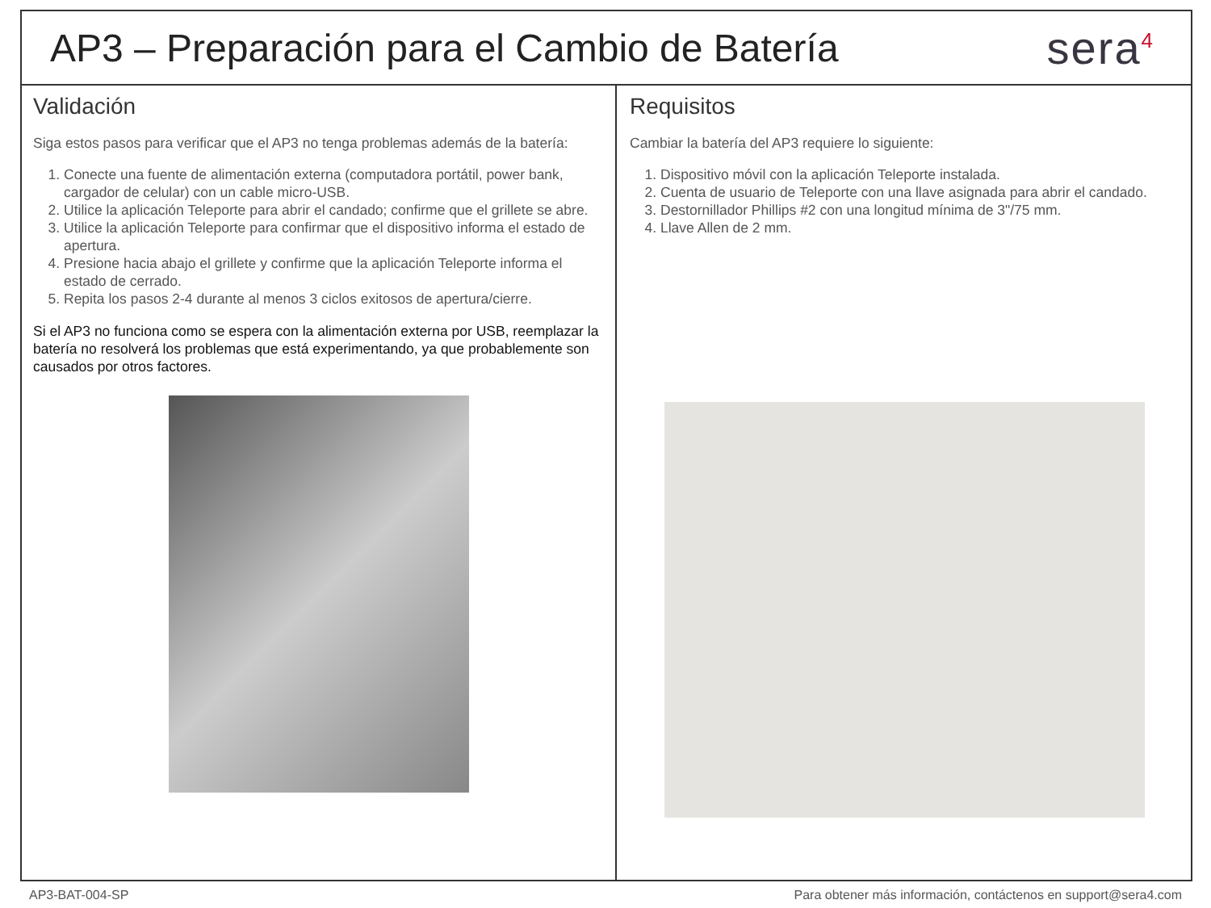AP3 – Preparación para el Cambio de Batería
sera<sup>4</sup>
Validación
Siga estos pasos para verificar que el AP3 no tenga problemas además de la batería:
1. Conecte una fuente de alimentación externa (computadora portátil, power bank, cargador de celular) con un cable micro-USB.
2. Utilice la aplicación Teleporte para abrir el candado; confirme que el grillete se abre.
3. Utilice la aplicación Teleporte para confirmar que el dispositivo informa el estado de apertura.
4. Presione hacia abajo el grillete y confirme que la aplicación Teleporte informa el estado de cerrado.
5. Repita los pasos 2-4 durante al menos 3 ciclos exitosos de apertura/cierre.
Si el AP3 no funciona como se espera con la alimentación externa por USB, reemplazar la batería no resolverá los problemas que está experimentando, ya que probablemente son causados por otros factores.
Requisitos
Cambiar la batería del AP3 requiere lo siguiente:
1. Dispositivo móvil con la aplicación Teleporte instalada.
2. Cuenta de usuario de Teleporte con una llave asignada para abrir el candado.
3. Destornillador Phillips #2 con una longitud mínima de 3"/75 mm.
4. Llave Allen de 2 mm.
AP3-BAT-004-SP Para obtener más información, contáctenos en support@sera4.com